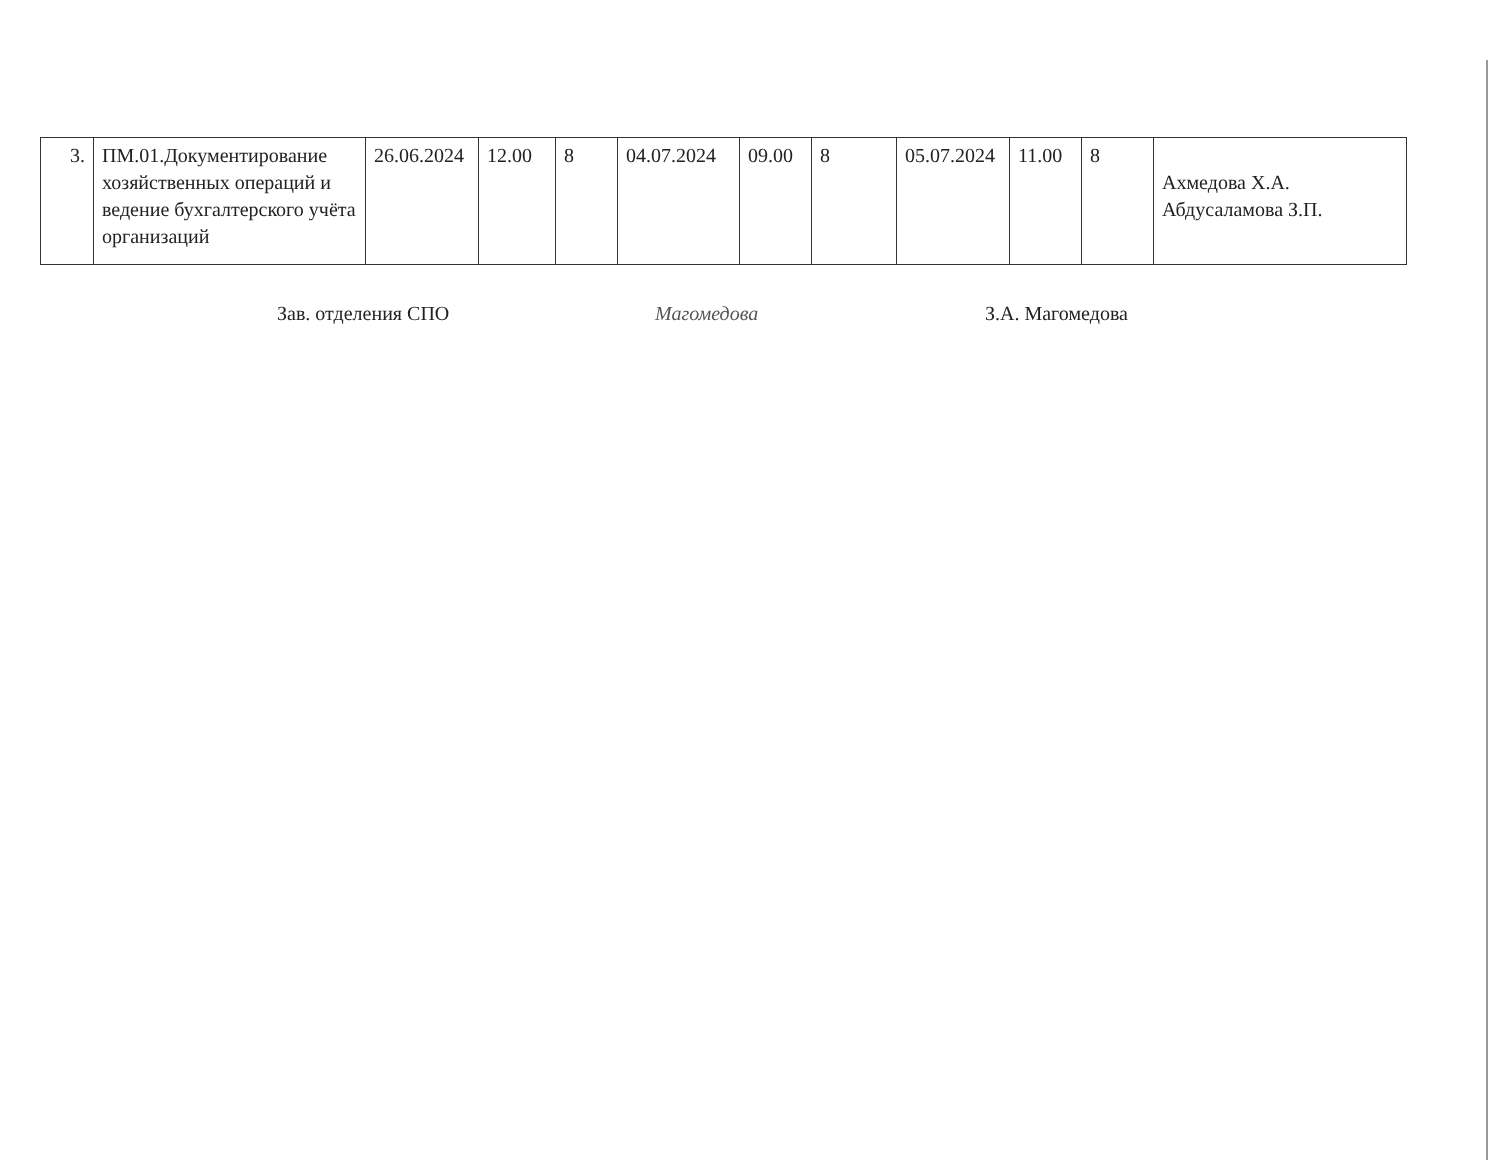| 3. | ПМ.01.Документирование хозяйственных операций и ведение бухгалтерского учёта организаций | 26.06.2024 | 12.00 | 8 | 04.07.2024 | 09.00 | 8 | 05.07.2024 | 11.00 | 8 | Ахмедова Х.А. Абдусаламова З.П. |
Зав. отделения СПО Магомедова З.А. Магомедова